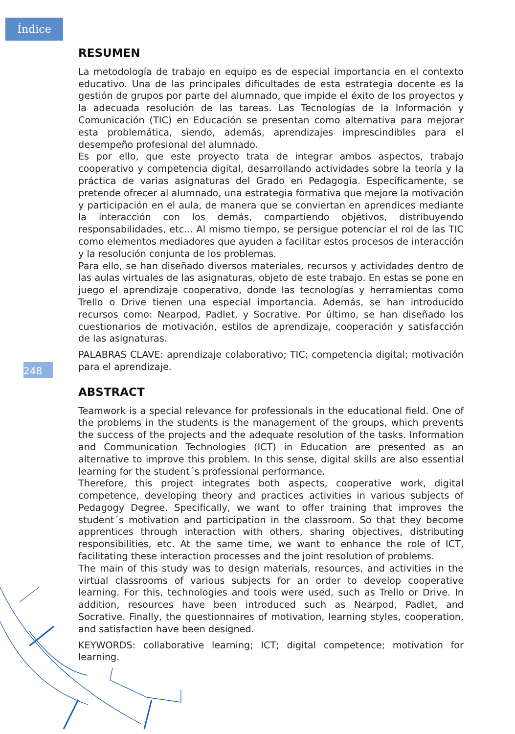Índice
248
RESUMEN
La metodología de trabajo en equipo es de especial importancia en el contexto educativo. Una de las principales dificultades de esta estrategia docente es la gestión de grupos por parte del alumnado, que impide el éxito de los proyectos y la adecuada resolución de las tareas. Las Tecnologías de la Información y Comunicación (TIC) en Educación se presentan como alternativa para mejorar esta problemática, siendo, además, aprendizajes imprescindibles para el desempeño profesional del alumnado.
Es por ello, que este proyecto trata de integrar ambos aspectos, trabajo cooperativo y competencia digital, desarrollando actividades sobre la teoría y la práctica de varias asignaturas del Grado en Pedagogía. Específicamente, se pretende ofrecer al alumnado, una estrategia formativa que mejore la motivación y participación en el aula, de manera que se conviertan en aprendices mediante la interacción con los demás, compartiendo objetivos, distribuyendo responsabilidades, etc... Al mismo tiempo, se persigue potenciar el rol de las TIC como elementos mediadores que ayuden a facilitar estos procesos de interacción y la resolución conjunta de los problemas.
Para ello, se han diseñado diversos materiales, recursos y actividades dentro de las aulas virtuales de las asignaturas, objeto de este trabajo. En estas se pone en juego el aprendizaje cooperativo, donde las tecnologías y herramientas como Trello o Drive tienen una especial importancia. Además, se han introducido recursos como: Nearpod, Padlet, y Socrative. Por último, se han diseñado los cuestionarios de motivación, estilos de aprendizaje, cooperación y satisfacción de las asignaturas.
PALABRAS CLAVE: aprendizaje colaborativo; TIC; competencia digital; motivación para el aprendizaje.
ABSTRACT
Teamwork is a special relevance for professionals in the educational field. One of the problems in the students is the management of the groups, which prevents the success of the projects and the adequate resolution of the tasks. Information and Communication Technologies (ICT) in Education are presented as an alternative to improve this problem. In this sense, digital skills are also essential learning for the student´s professional performance.
Therefore, this project integrates both aspects, cooperative work, digital competence, developing theory and practices activities in various subjects of Pedagogy Degree. Specifically, we want to offer training that improves the student´s motivation and participation in the classroom. So that they become apprentices through interaction with others, sharing objectives, distributing responsibilities, etc. At the same time, we want to enhance the role of ICT, facilitating these interaction processes and the joint resolution of problems.
The main of this study was to design materials, resources, and activities in the virtual classrooms of various subjects for an order to develop cooperative learning. For this, technologies and tools were used, such as Trello or Drive. In addition, resources have been introduced such as Nearpod, Padlet, and Socrative. Finally, the questionnaires of motivation, learning styles, cooperation, and satisfaction have been designed.
KEYWORDS: collaborative learning; ICT; digital competence; motivation for learning.